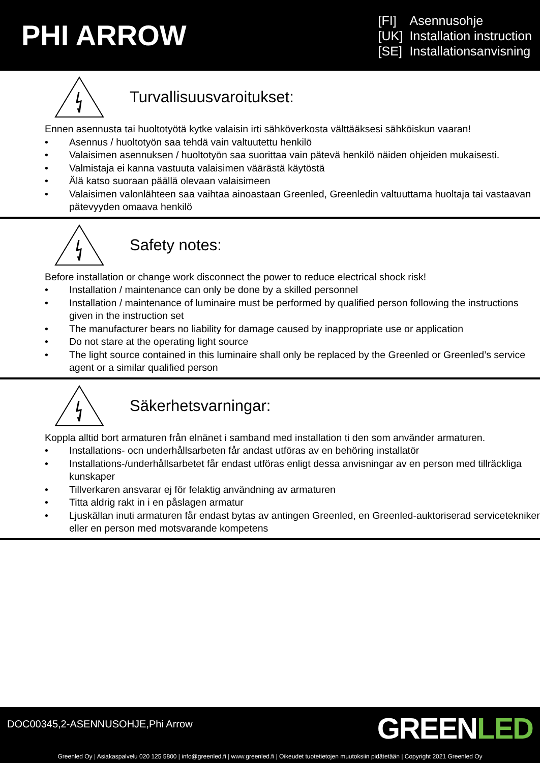PHI ARROW
[FI] Asennusohje
[UK] Installation instruction
[SE] Installationsanvisning
Turvallisuusvaroitukset:
Ennen asennusta tai huoltotyötä kytke valaisin irti sähköverkosta välttääksesi sähköiskun vaaran!
• Asennus / huoltotyön saa tehdä vain valtuutettu henkilö
• Valaisimen asennuksen / huoltotyön saa suorittaa vain pätevä henkilö näiden ohjeiden mukaisesti.
• Valmistaja ei kanna vastuuta valaisimen väärästä käytöstä
• Älä katso suoraan päällä olevaan valaisimeen
• Valaisimen valonlähteen saa vaihtaa ainoastaan Greenled, Greenledin valtuuttama huoltaja tai vastaavan pätevyyden omaava henkilö
Safety notes:
Before installation or change work disconnect the power to reduce electrical shock risk!
• Installation / maintenance can only be done by a skilled personnel
• Installation / maintenance of luminaire must be performed by qualified person following the instructions given in the instruction set
• The manufacturer bears no liability for damage caused by inappropriate use or application
• Do not stare at the operating light source
• The light source contained in this luminaire shall only be replaced by the Greenled or Greenled’s service agent or a similar qualified person
Säkerhetsvarningar:
Koppla alltid bort armaturen från elnänet i samband med installation ti den som använder armaturen.
• Installations- ocn underhållsarbeten får andast utföras av en behöring installatör
• Installations-/underhållsarbetet får endast utföras enligt dessa anvisningar av en person med tillräckliga kunskaper
• Tillverkaren ansvarar ej för felaktig användning av armaturen
• Titta aldrig rakt in i en påslagen armatur
• Ljuskällan inuti armaturen får endast bytas av antingen Greenled, en Greenled-auktoriserad servicetekniker eller en person med motsvarande kompetens
DOC00345,2-ASENNUSOHJE,Phi Arrow
GREENLED
Greenled Oy | Asiakaspalvelu 020 125 5800 | info@greenled.fi | www.greenled.fi | Oikeudet tuotetietojen muutoksiin pidätetään | Copyright 2021 Greenled Oy